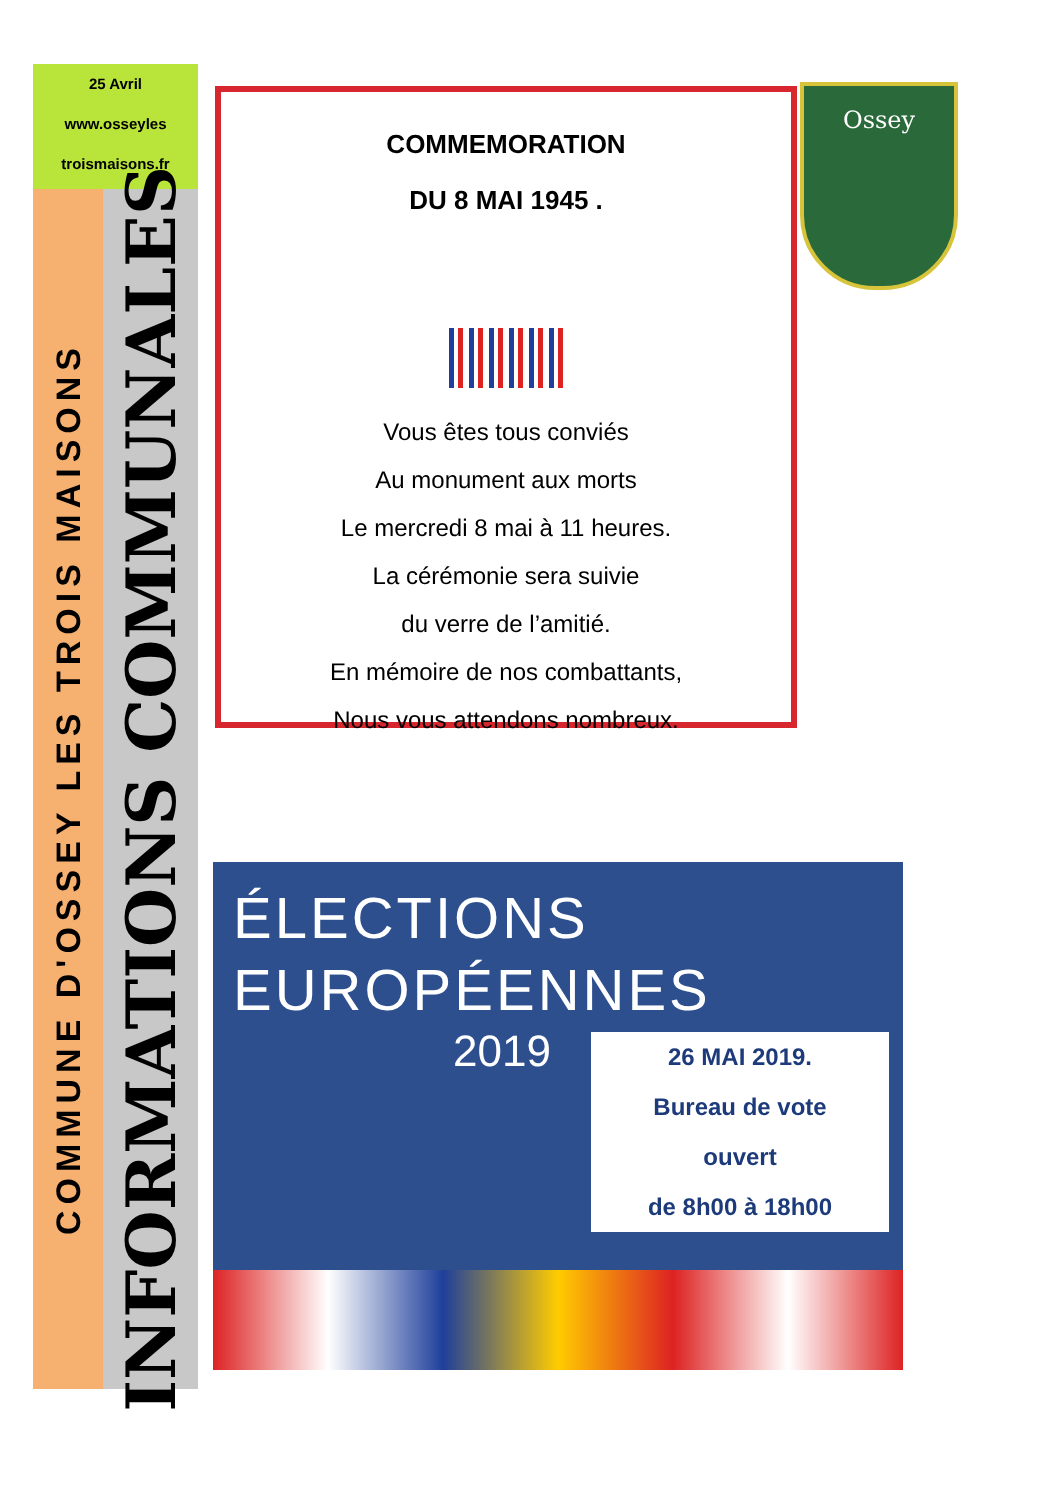25 Avril
www.osseyles
troismaisons.fr
COMMUNE D'OSSEY LES TROIS MAISONS
INFORMATIONS COMMUNALES
COMMEMORATION
DU 8 MAI 1945 .
Vous êtes tous conviés
Au monument aux morts
Le mercredi 8 mai à 11 heures.
La cérémonie sera suivie
du verre de l’amitié.
En mémoire de nos combattants,
Nous vous attendons nombreux.
Ossey
ÉLECTIONS
EUROPÉENNES
2019
26 MAI 2019.
Bureau de vote
ouvert
de 8h00 à 18h00